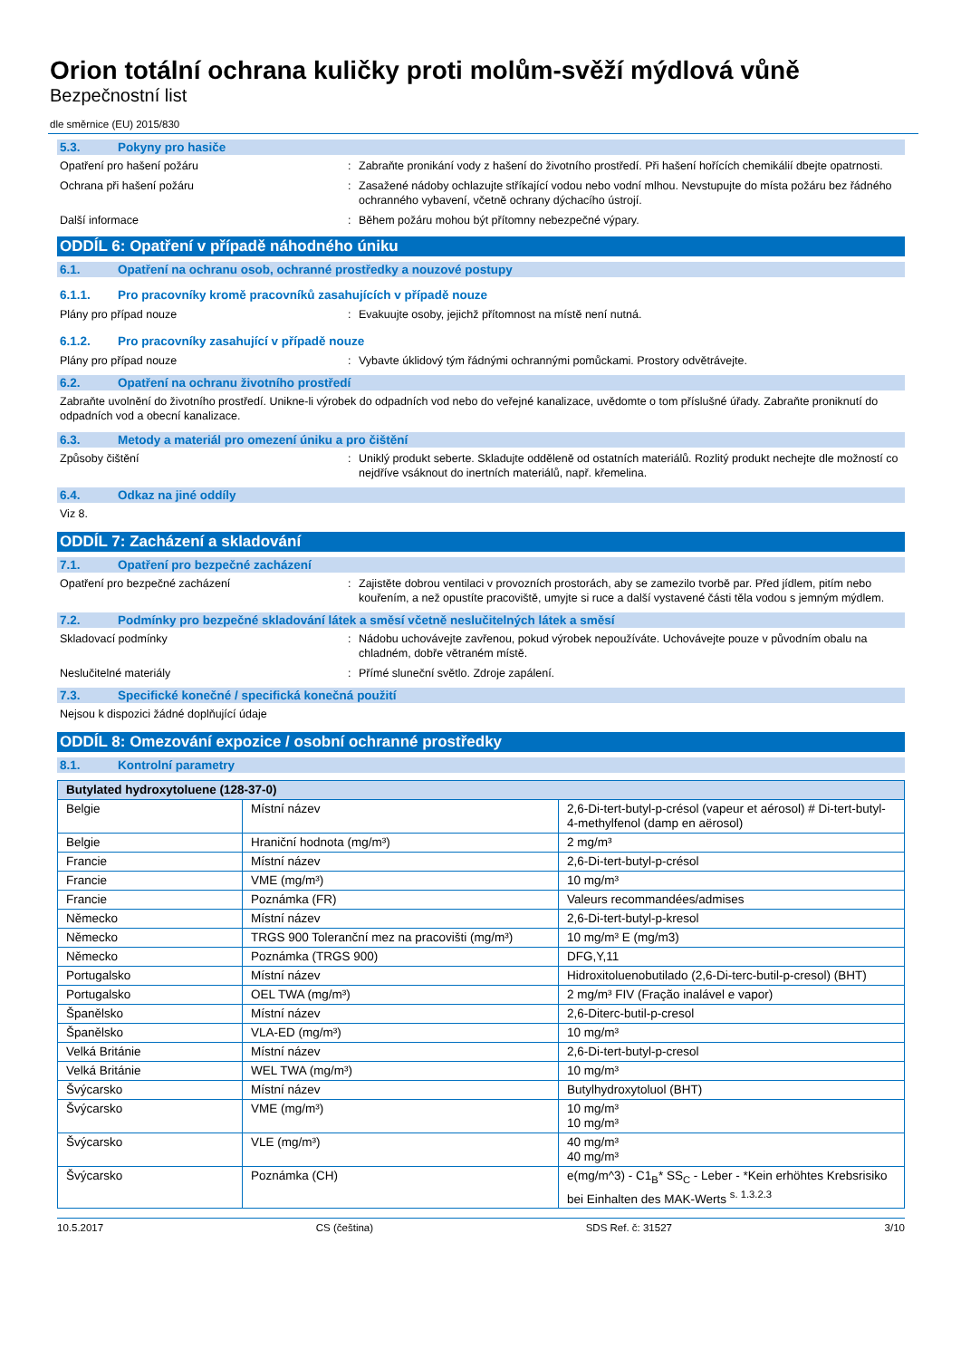Orion totální ochrana kuličky proti molům-svěží mýdlová vůně
Bezpečnostní list
dle směrnice (EU) 2015/830
5.3. Pokyny pro hasiče
Opatření pro hašení požáru : Zabraňte pronikání vody z hašení do životního prostředí. Při hašení hořících chemikálií dbejte opatrnosti.
Ochrana při hašení požáru : Zasažené nádoby ochlazujte stříkající vodou nebo vodní mlhou. Nevstupujte do místa požáru bez řádného ochranného vybavení, včetně ochrany dýchacího ústrojí.
Další informace : Během požáru mohou být přítomny nebezpečné výpary.
ODDÍL 6: Opatření v případě náhodného úniku
6.1. Opatření na ochranu osob, ochranné prostředky a nouzové postupy
6.1.1. Pro pracovníky kromě pracovníků zasahujících v případě nouze
Plány pro případ nouze : Evakuujte osoby, jejichž přítomnost na místě není nutná.
6.1.2. Pro pracovníky zasahující v případě nouze
Plány pro případ nouze : Vybavte úklidový tým řádnými ochrannými pomůckami. Prostory odvětrávejte.
6.2. Opatření na ochranu životního prostředí
Zabraňte uvolnění do životního prostředí. Unikne-li výrobek do odpadních vod nebo do veřejné kanalizace, uvědomte o tom příslušné úřady. Zabraňte proniknutí do odpadních vod a obecní kanalizace.
6.3. Metody a materiál pro omezení úniku a pro čištění
Způsoby čištění : Uniklý produkt seberte. Skladujte odděleně od ostatních materiálů. Rozlitý produkt nechejte dle možností co nejdříve vsáknout do inertních materiálů, např. křemelina.
6.4. Odkaz na jiné oddíly
Viz 8.
ODDÍL 7: Zacházení a skladování
7.1. Opatření pro bezpečné zacházení
Opatření pro bezpečné zacházení : Zajistěte dobrou ventilaci v provozních prostorách, aby se zamezilo tvorbě par. Před jídlem, pitím nebo kouřením, a než opustíte pracoviště, umyjte si ruce a další vystavené části těla vodou s jemným mýdlem.
7.2. Podmínky pro bezpečné skladování látek a směsí včetně neslučitelných látek a směsí
Skladovací podmínky : Nádobu uchovávejte zavřenou, pokud výrobek nepoužíváte. Uchovávejte pouze v původním obalu na chladném, dobře větraném místě.
Neslučitelné materiály : Přímé sluneční světlo. Zdroje zapálení.
7.3. Specifické konečné / specifická konečná použití
Nejsou k dispozici žádné doplňující údaje
ODDÍL 8: Omezování expozice / osobní ochranné prostředky
8.1. Kontrolní parametry
| Butylated hydroxytoluene (128-37-0) | | |
| --- | --- | --- |
| Belgie | Místní název | 2,6-Di-tert-butyl-p-crésol (vapeur et aérosol) # Di-tert-butyl-4-methylfenol (damp en aërosol) |
| Belgie | Hraniční hodnota (mg/m³) | 2 mg/m³ |
| Francie | Místní název | 2,6-Di-tert-butyl-p-crésol |
| Francie | VME (mg/m³) | 10 mg/m³ |
| Francie | Poznámka (FR) | Valeurs recommandées/admises |
| Německo | Místní název | 2,6-Di-tert-butyl-p-kresol |
| Německo | TRGS 900 Toleranční mez na pracovišti (mg/m³) | 10 mg/m³ E (mg/m3) |
| Německo | Poznámka (TRGS 900) | DFG,Y,11 |
| Portugalsko | Místní název | Hidroxitoluenobutilado (2,6-Di-terc-butil-p-cresol) (BHT) |
| Portugalsko | OEL TWA (mg/m³) | 2 mg/m³ FIV (Fração inalável e vapor) |
| Španělsko | Místní název | 2,6-Diterc-butil-p-cresol |
| Španělsko | VLA-ED (mg/m³) | 10 mg/m³ |
| Velká Británie | Místní název | 2,6-Di-tert-butyl-p-cresol |
| Velká Británie | WEL TWA (mg/m³) | 10 mg/m³ |
| Švýcarsko | Místní název | Butylhydroxytoluol (BHT) |
| Švýcarsko | VME (mg/m³) | 10 mg/m³ 10 mg/m³ |
| Švýcarsko | VLE (mg/m³) | 40 mg/m³ 40 mg/m³ |
| Švýcarsko | Poznámka (CH) | e(mg/m^3) - C1<sub>B</sub>* SS<sub>C</sub> - Leber - *Kein erhöhtes Krebsrisiko bei Einhalten des MAK-Werts <sup>s. 1.3.2.3</sup> |
10.5.2017 CS (čeština) SDS Ref. č: 31527 3/10